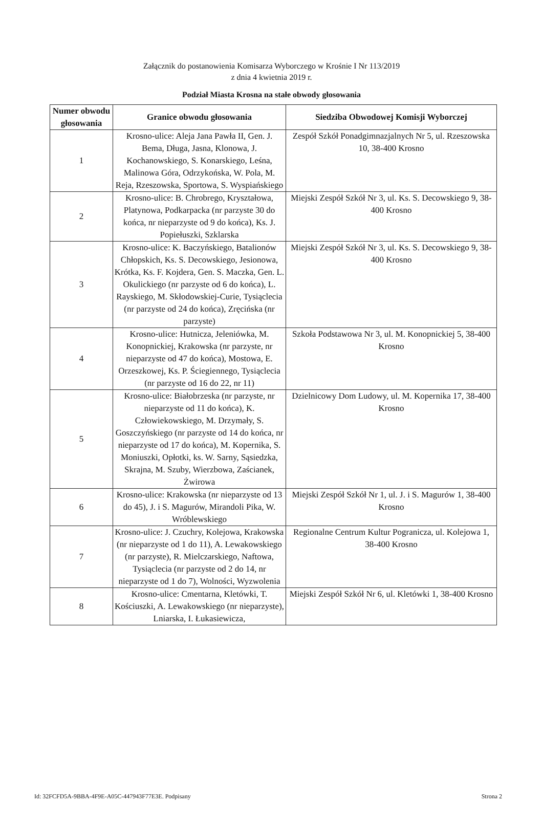Załącznik do postanowienia Komisarza Wyborczego w Krośnie I Nr 113/2019
z dnia 4 kwietnia 2019 r.
Podział Miasta Krosna na stałe obwody głosowania
| Numer obwodu głosowania | Granice obwodu głosowania | Siedziba Obwodowej Komisji Wyborczej |
| --- | --- | --- |
| 1 | Krosno-ulice: Aleja Jana Pawła II, Gen. J. Bema, Długa, Jasna, Klonowa, J. Kochanowskiego, S. Konarskiego, Leśna, Malinowa Góra, Odrzykońska, W. Pola, M. Reja, Rzeszowska, Sportowa, S. Wyspiańskiego | Zespół Szkół Ponadgimnazjalnych Nr 5, ul. Rzeszowska 10, 38-400 Krosno |
| 2 | Krosno-ulice: B. Chrobrego, Kryształowa, Platynowa, Podkarpacka (nr parzyste 30 do końca, nr nieparzyste od 9 do końca), Ks. J. Popiełuszki, Szklarska | Miejski Zespół Szkół Nr 3, ul. Ks. S. Decowskiego 9, 38-400 Krosno |
| 3 | Krosno-ulice: K. Baczyńskiego, Batalionów Chłopskich, Ks. S. Decowskiego, Jesionowa, Krótka, Ks. F. Kojdera, Gen. S. Maczka, Gen. L. Okulickiego (nr parzyste od 6 do końca), L. Rayskiego, M. Skłodowskiej-Curie, Tysiąclecia (nr parzyste od 24 do końca), Zręcińska (nr parzyste) | Miejski Zespół Szkół Nr 3, ul. Ks. S. Decowskiego 9, 38-400 Krosno |
| 4 | Krosno-ulice: Hutnicza, Jeleniówka, M. Konopnickiej, Krakowska (nr parzyste, nr nieparzyste od 47 do końca), Mostowa, E. Orzeszkowej, Ks. P. Ściegiennego, Tysiąclecia (nr parzyste od 16 do 22, nr 11) | Szkoła Podstawowa Nr 3, ul. M. Konopnickiej 5, 38-400 Krosno |
| 5 | Krosno-ulice: Białobrzeska (nr parzyste, nr nieparzyste od 11 do końca), K. Człowiekowskiego, M. Drzymały, S. Goszczyńskiego (nr parzyste od 14 do końca, nr nieparzyste od 17 do końca), M. Kopernika, S. Moniuszki, Opłotki, ks. W. Sarny, Sąsiedzka, Skrajna, M. Szuby, Wierzbowa, Zaścianek, Żwirowa | Dzielnicowy Dom Ludowy, ul. M. Kopernika 17, 38-400 Krosno |
| 6 | Krosno-ulice: Krakowska (nr nieparzyste od 13 do 45), J. i S. Magurów, Mirandoli Pika, W. Wróblewskiego | Miejski Zespół Szkół Nr 1, ul. J. i S. Magurów 1, 38-400 Krosno |
| 7 | Krosno-ulice: J. Czuchry, Kolejowa, Krakowska (nr nieparzyste od 1 do 11), A. Lewakowskiego (nr parzyste), R. Mielczarskiego, Naftowa, Tysiąclecia (nr parzyste od 2 do 14, nr nieparzyste od 1 do 7), Wolności, Wyzwolenia | Regionalne Centrum Kultur Pogranicza, ul. Kolejowa 1, 38-400 Krosno |
| 8 | Krosno-ulice: Cmentarna, Kletówki, T. Kościuszki, A. Lewakowskiego (nr nieparzyste), Lniarska, I. Łukasiewicza, | Miejski Zespół Szkół Nr 6, ul. Kletówki 1, 38-400 Krosno |
Id: 32FCFD5A-9BBA-4F9E-A05C-447943F77E3E. Podpisany Strona 2